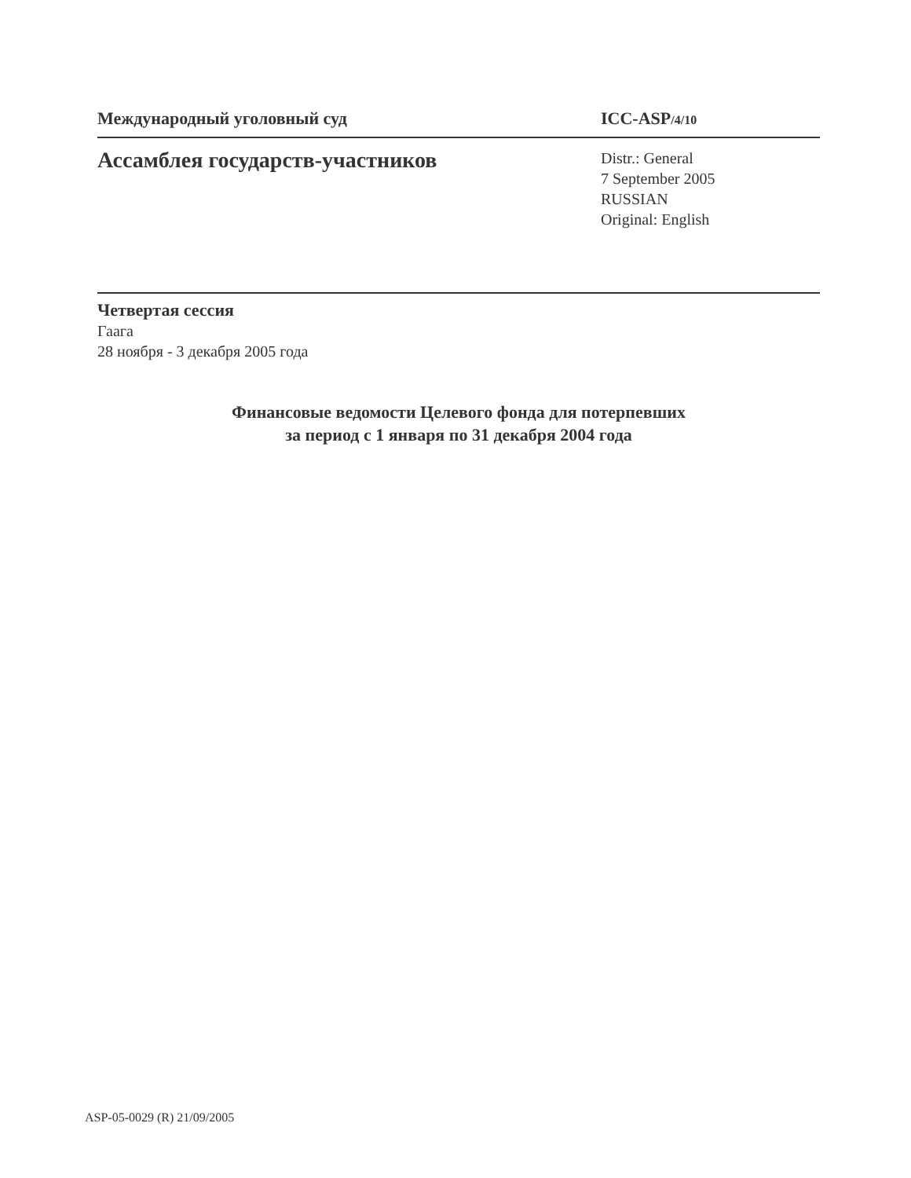Международный уголовный суд ICC-ASP/4/10
Ассамблея государств-участников
Distr.: General
7 September 2005
RUSSIAN
Original: English
Четвертая сессия
Гаага
28 ноября - 3 декабря 2005 года
Финансовые ведомости Целевого фонда для потерпевших
за период с 1 января по 31 декабря 2004 года
ASP-05-0029 (R) 21/09/2005